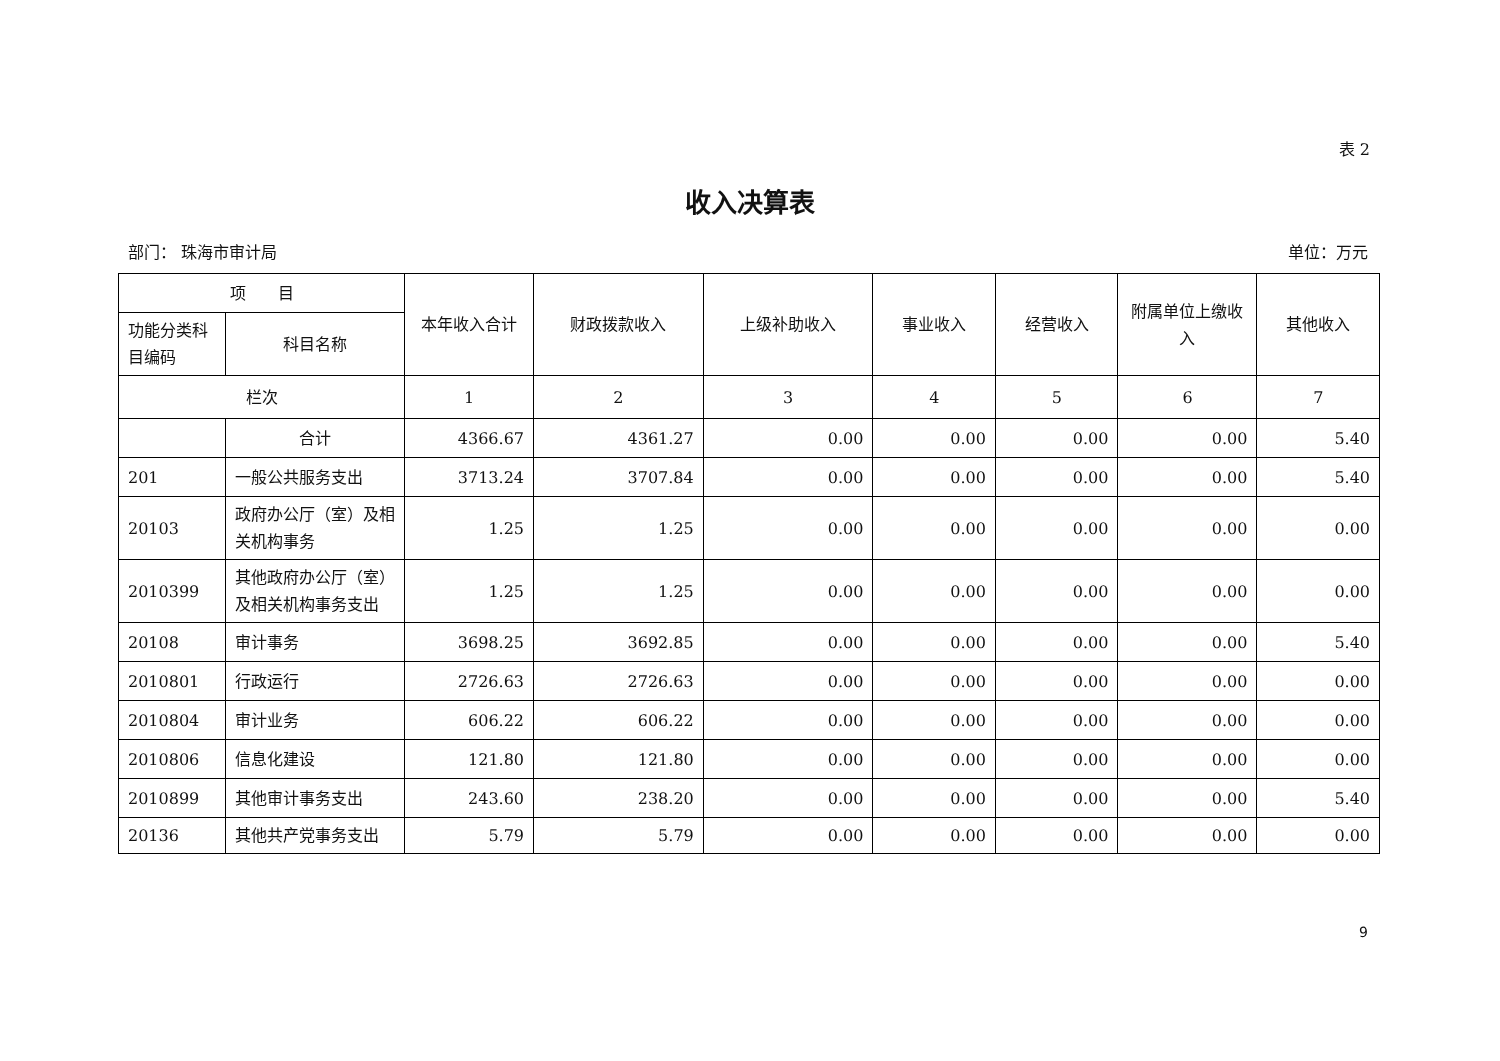表 2
收入决算表
部门： 珠海市审计局 单位：万元
| 项 目 | | 本年收入合计 | 财政拨款收入 | 上级补助收入 | 事业收入 | 经营收入 | 附属单位上缴收入 | 其他收入 |
| --- | --- | --- | --- | --- | --- | --- | --- | --- |
| 功能分类科目编码 | 科目名称 | | | | | | | |
| 栏次 | | 1 | 2 | 3 | 4 | 5 | 6 | 7 |
| | 合计 | 4366.67 | 4361.27 | 0.00 | 0.00 | 0.00 | 0.00 | 5.40 |
| 201 | 一般公共服务支出 | 3713.24 | 3707.84 | 0.00 | 0.00 | 0.00 | 0.00 | 5.40 |
| 20103 | 政府办公厅（室）及相关机构事务 | 1.25 | 1.25 | 0.00 | 0.00 | 0.00 | 0.00 | 0.00 |
| 2010399 | 其他政府办公厅（室）及相关机构事务支出 | 1.25 | 1.25 | 0.00 | 0.00 | 0.00 | 0.00 | 0.00 |
| 20108 | 审计事务 | 3698.25 | 3692.85 | 0.00 | 0.00 | 0.00 | 0.00 | 5.40 |
| 2010801 | 行政运行 | 2726.63 | 2726.63 | 0.00 | 0.00 | 0.00 | 0.00 | 0.00 |
| 2010804 | 审计业务 | 606.22 | 606.22 | 0.00 | 0.00 | 0.00 | 0.00 | 0.00 |
| 2010806 | 信息化建设 | 121.80 | 121.80 | 0.00 | 0.00 | 0.00 | 0.00 | 0.00 |
| 2010899 | 其他审计事务支出 | 243.60 | 238.20 | 0.00 | 0.00 | 0.00 | 0.00 | 5.40 |
| 20136 | 其他共产党事务支出 | 5.79 | 5.79 | 0.00 | 0.00 | 0.00 | 0.00 | 0.00 |
9